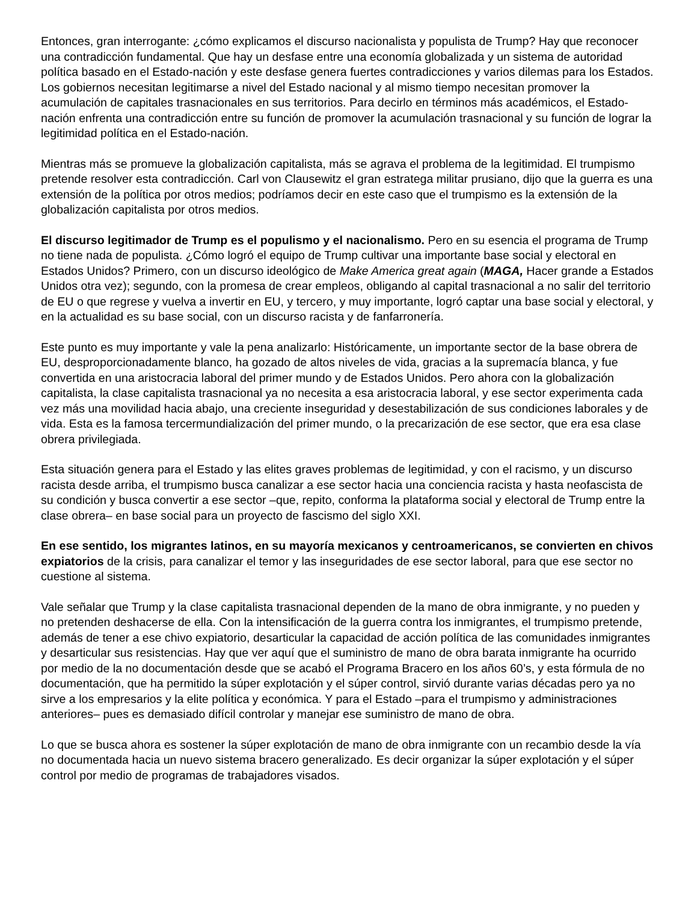Entonces, gran interrogante: ¿cómo explicamos el discurso nacionalista y populista de Trump? Hay que reconocer una contradicción fundamental. Que hay un desfase entre una economía globalizada y un sistema de autoridad política basado en el Estado-nación y este desfase genera fuertes contradicciones y varios dilemas para los Estados. Los gobiernos necesitan legitimarse a nivel del Estado nacional y al mismo tiempo necesitan promover la acumulación de capitales trasnacionales en sus territorios. Para decirlo en términos más académicos, el Estado- nación enfrenta una contradicción entre su función de promover la acumulación trasnacional y su función de lograr la legitimidad política en el Estado-nación.
Mientras más se promueve la globalización capitalista, más se agrava el problema de la legitimidad. El trumpismo pretende resolver esta contradicción. Carl von Clausewitz el gran estratega militar prusiano, dijo que la guerra es una extensión de la política por otros medios; podríamos decir en este caso que el trumpismo es la extensión de la globalización capitalista por otros medios.
El discurso legitimador de Trump es el populismo y el nacionalismo. Pero en su esencia el programa de Trump no tiene nada de populista. ¿Cómo logró el equipo de Trump cultivar una importante base social y electoral en Estados Unidos? Primero, con un discurso ideológico de Make America great again (MAGA, Hacer grande a Estados Unidos otra vez); segundo, con la promesa de crear empleos, obligando al capital trasnacional a no salir del territorio de EU o que regrese y vuelva a invertir en EU, y tercero, y muy importante, logró captar una base social y electoral, y en la actualidad es su base social, con un discurso racista y de fanfarronería.
Este punto es muy importante y vale la pena analizarlo: Históricamente, un importante sector de la base obrera de EU, desproporcionadamente blanco, ha gozado de altos niveles de vida, gracias a la supremacía blanca, y fue convertida en una aristocracia laboral del primer mundo y de Estados Unidos. Pero ahora con la globalización capitalista, la clase capitalista trasnacional ya no necesita a esa aristocracia laboral, y ese sector experimenta cada vez más una movilidad hacia abajo, una creciente inseguridad y desestabilización de sus condiciones laborales y de vida. Esta es la famosa tercermundialización del primer mundo, o la precarización de ese sector, que era esa clase obrera privilegiada.
Esta situación genera para el Estado y las elites graves problemas de legitimidad, y con el racismo, y un discurso racista desde arriba, el trumpismo busca canalizar a ese sector hacia una conciencia racista y hasta neofascista de su condición y busca convertir a ese sector –que, repito, conforma la plataforma social y electoral de Trump entre la clase obrera– en base social para un proyecto de fascismo del siglo XXI.
En ese sentido, los migrantes latinos, en su mayoría mexicanos y centroamericanos, se convierten en chivos expiatorios de la crisis, para canalizar el temor y las inseguridades de ese sector laboral, para que ese sector no cuestione al sistema.
Vale señalar que Trump y la clase capitalista trasnacional dependen de la mano de obra inmigrante, y no pueden y no pretenden deshacerse de ella. Con la intensificación de la guerra contra los inmigrantes, el trumpismo pretende, además de tener a ese chivo expiatorio, desarticular la capacidad de acción política de las comunidades inmigrantes y desarticular sus resistencias. Hay que ver aquí que el suministro de mano de obra barata inmigrante ha ocurrido por medio de la no documentación desde que se acabó el Programa Bracero en los años 60’s, y esta fórmula de no documentación, que ha permitido la súper explotación y el súper control, sirvió durante varias décadas pero ya no sirve a los empresarios y la elite política y económica. Y para el Estado –para el trumpismo y administraciones anteriores– pues es demasiado difícil controlar y manejar ese suministro de mano de obra.
Lo que se busca ahora es sostener la súper explotación de mano de obra inmigrante con un recambio desde la vía no documentada hacia un nuevo sistema bracero generalizado. Es decir organizar la súper explotación y el súper control por medio de programas de trabajadores visados.